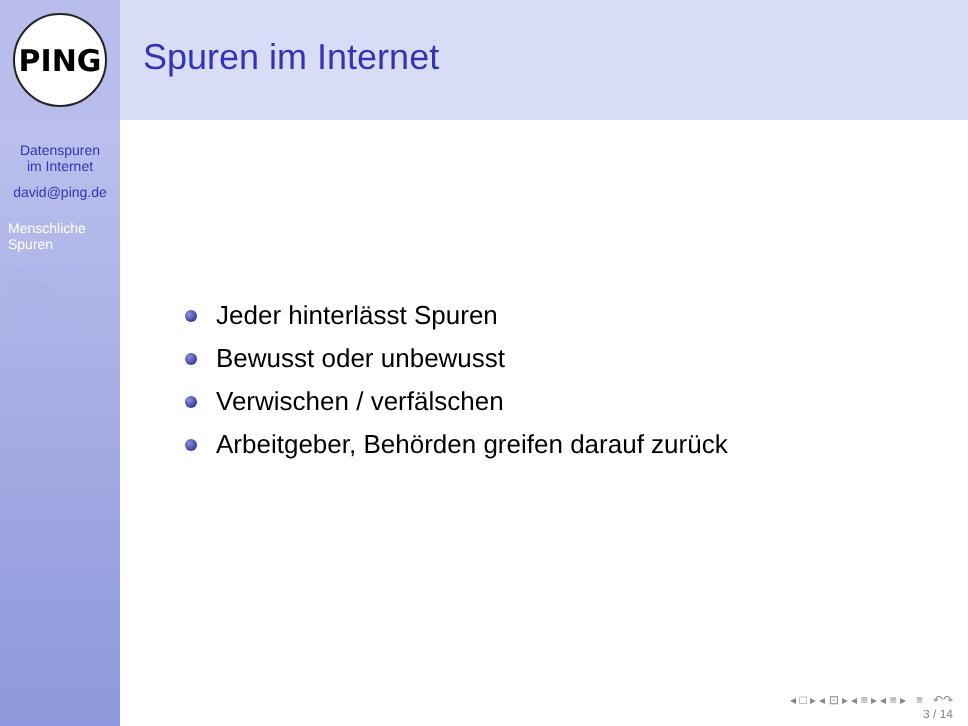PING
Datenspuren
im Internet
david@ping.de
Menschliche
Spuren
Technische
Spuren
Spuren
verwischen
Zukunft
Ende
Spuren im Internet
Jeder hinterlässt Spuren
Bewusst oder unbewusst
Verwischen / verfälschen
Arbeitgeber, Behörden greifen darauf zurück
◂ □ ▸ ◂ ⊡ ▸ ◂ ≡ ▸ ◂ ≡ ▸ ≡ ↶↷
3 / 14